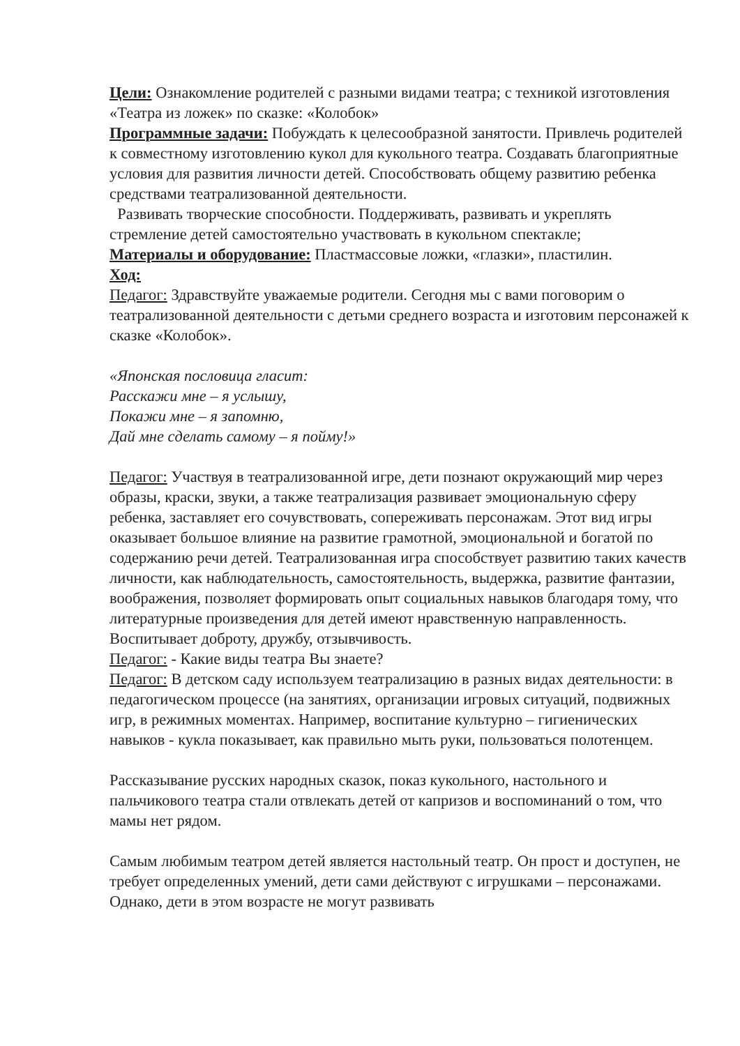Цели: Ознакомление родителей с разными видами театра; с техникой изготовления «Театра из ложек» по сказке: «Колобок»
Программные задачи: Побуждать к целесообразной занятости. Привлечь родителей к совместному изготовлению кукол для кукольного театра. Создавать благоприятные условия для развития личности детей. Способствовать общему развитию ребенка средствами театрализованной деятельности.
Развивать творческие способности. Поддерживать, развивать и укреплять стремление детей самостоятельно участвовать в кукольном спектакле;
Материалы и оборудование: Пластмассовые ложки, «глазки», пластилин.
Ход:
Педагог: Здравствуйте уважаемые родители. Сегодня мы с вами поговорим о театрализованной деятельности с детьми среднего возраста и изготовим персонажей к сказке «Колобок».
«Японская пословица гласит:
Расскажи мне – я услышу,
Покажи мне – я запомню,
Дай мне сделать самому – я пойму!»
Педагог: Участвуя в театрализованной игре, дети познают окружающий мир через образы, краски, звуки, а также театрализация развивает эмоциональную сферу ребенка, заставляет его сочувствовать, сопереживать персонажам. Этот вид игры оказывает большое влияние на развитие грамотной, эмоциональной и богатой по содержанию речи детей. Театрализованная игра способствует развитию таких качеств личности, как наблюдательность, самостоятельность, выдержка, развитие фантазии, воображения, позволяет формировать опыт социальных навыков благодаря тому, что литературные произведения для детей имеют нравственную направленность. Воспитывает доброту, дружбу, отзывчивость.
Педагог: - Какие виды театра Вы знаете?
Педагог: В детском саду используем театрализацию в разных видах деятельности: в педагогическом процессе (на занятиях, организации игровых ситуаций, подвижных игр, в режимных моментах. Например, воспитание культурно – гигиенических навыков - кукла показывает, как правильно мыть руки, пользоваться полотенцем.
Рассказывание русских народных сказок, показ кукольного, настольного и пальчикового театра стали отвлекать детей от капризов и воспоминаний о том, что мамы нет рядом.
Самым любимым театром детей является настольный театр. Он прост и доступен, не требует определенных умений, дети сами действуют с игрушками – персонажами. Однако, дети в этом возрасте не могут развивать